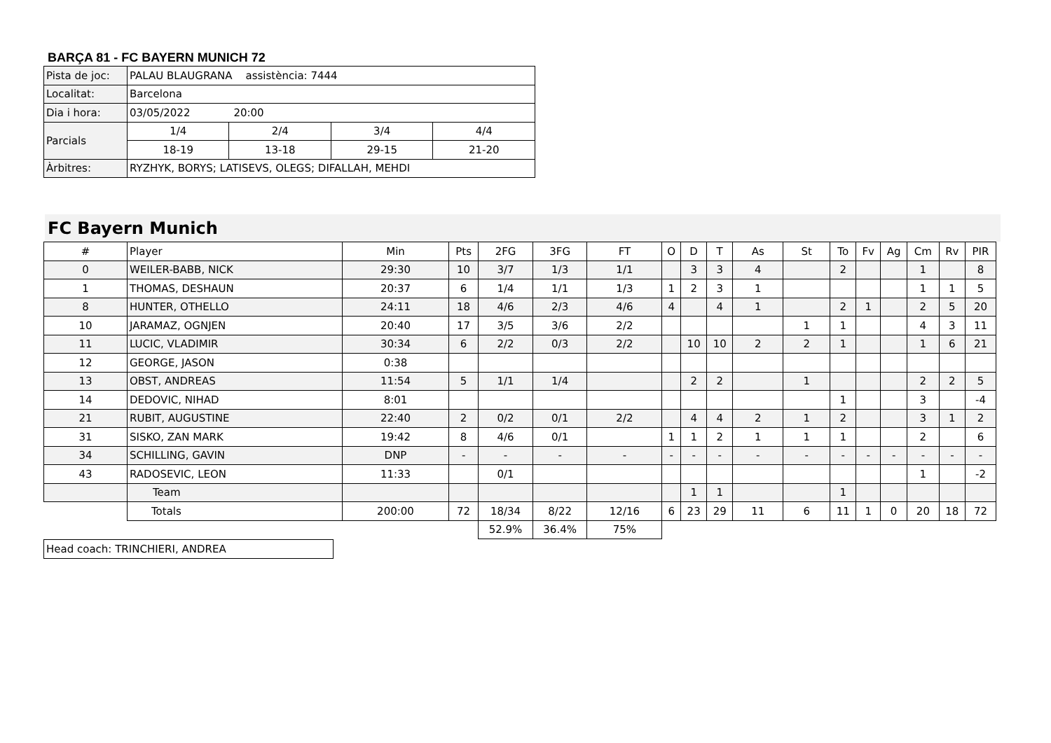BARÇA 81 - FC BAYERN MUNICH 72
| Pista de joc: | PALAU BLAUGRANA assistència: 7444 | | | |
| Localitat: | Barcelona | | | |
| Dia i hora: | 03/05/2022 20:00 | | | |
| Parcials | 1/4 | 2/4 | 3/4 | 4/4 |
| | 18-19 | 13-18 | 29-15 | 21-20 |
| Àrbitres: | RYZHYK, BORYS; LATISEVS, OLEGS; DIFALLAH, MEHDI | | | |
FC Bayern Munich
| # | Player | Min | Pts | 2FG | 3FG | FT | O | D | T | As | St | To | Fv | Ag | Cm | Rv | PIR |
| 0 | WEILER-BABB, NICK | 29:30 | 10 | 3/7 | 1/3 | 1/1 | | 3 | 3 | 4 | | 2 | | | 1 | | 8 |
| 1 | THOMAS, DESHAUN | 20:37 | 6 | 1/4 | 1/1 | 1/3 | 1 | 2 | 3 | 1 | | | | | 1 | 1 | 5 |
| 8 | HUNTER, OTHELLO | 24:11 | 18 | 4/6 | 2/3 | 4/6 | 4 | | 4 | 1 | | 2 | 1 | | 2 | 5 | 20 |
| 10 | JARAMAZ, OGNJEN | 20:40 | 17 | 3/5 | 3/6 | 2/2 | | | | | 1 | 1 | | | 4 | 3 | 11 |
| 11 | LUCIC, VLADIMIR | 30:34 | 6 | 2/2 | 0/3 | 2/2 | | 10 | 10 | 2 | 2 | 1 | | | 1 | 6 | 21 |
| 12 | GEORGE, JASON | 0:38 | | | | | | | | | | | | | | | |
| 13 | OBST, ANDREAS | 11:54 | 5 | 1/1 | 1/4 | | | 2 | 2 | | 1 | | | | 2 | 2 | 5 |
| 14 | DEDOVIC, NIHAD | 8:01 | | | | | | | | | | 1 | | | 3 | | -4 |
| 21 | RUBIT, AUGUSTINE | 22:40 | 2 | 0/2 | 0/1 | 2/2 | | 4 | 4 | 2 | 1 | 2 | | | 3 | 1 | 2 |
| 31 | SISKO, ZAN MARK | 19:42 | 8 | 4/6 | 0/1 | | 1 | 1 | 2 | 1 | 1 | 1 | | | 2 | | 6 |
| 34 | SCHILLING, GAVIN | DNP | - | - | - | - | - | - | - | - | - | - | - | - | - | - | - |
| 43 | RADOSEVIC, LEON | 11:33 | | 0/1 | | | | | | | | | | | 1 | | -2 |
| | Team | | | | | | | 1 | 1 | | | 1 | | | | | |
| | Totals | 200:00 | 72 | 18/34 | 8/22 | 12/16 | 6 | 23 | 29 | 11 | 6 | 11 | 1 | 0 | 20 | 18 | 72 |
| | | | | 52.9% | 36.4% | 75% | | | | | | | | | | | |
| Head coach: TRINCHIERI, ANDREA |